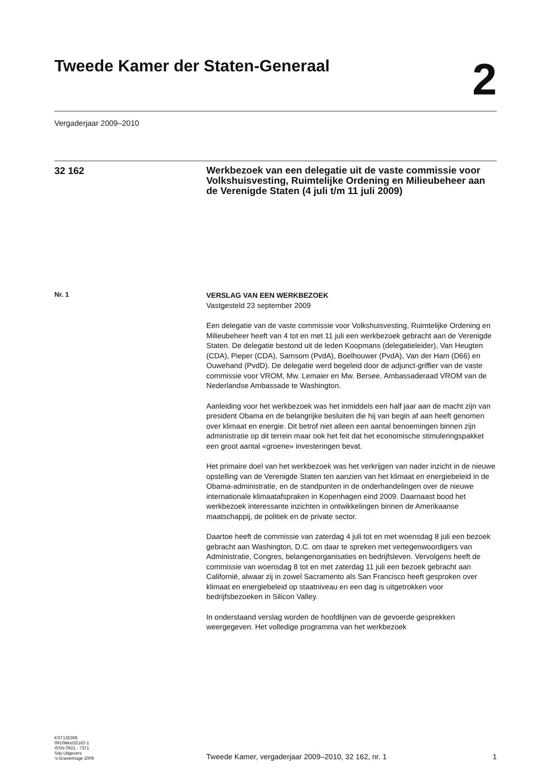Tweede Kamer der Staten-Generaal
2
Vergaderjaar 2009–2010
32 162
Werkbezoek van een delegatie uit de vaste commissie voor Volkshuisvesting, Ruimtelijke Ordening en Milieubeheer aan de Verenigde Staten (4 juli t/m 11 juli 2009)
Nr. 1
VERSLAG VAN EEN WERKBEZOEK
Vastgesteld 23 september 2009
Een delegatie van de vaste commissie voor Volkshuisvesting, Ruimtelijke Ordening en Milieubeheer heeft van 4 tot en met 11 juli een werkbezoek gebracht aan de Verenigde Staten. De delegatie bestond uit de leden Koopmans (delegatieleider), Van Heugten (CDA), Pieper (CDA), Samsom (PvdA), Boelhouwer (PvdA), Van der Ham (D66) en Ouwehand (PvdD). De delegatie werd begeleid door de adjunct-griffier van de vaste commissie voor VROM, Mw. Lemaier en Mw. Bersee, Ambassaderaad VROM van de Nederlandse Ambassade te Washington.
Aanleiding voor het werkbezoek was het inmiddels een half jaar aan de macht zijn van president Obama en de belangrijke besluiten die hij van begin af aan heeft genomen over klimaat en energie. Dit betrof niet alleen een aantal benoemingen binnen zijn administratie op dit terrein maar ook het feit dat het economische stimuleringspakket een groot aantal «groene» investeringen bevat.
Het primaire doel van het werkbezoek was het verkrijgen van nader inzicht in de nieuwe opstelling van de Verenigde Staten ten aanzien van het klimaat en energiebeleid in de Obama-administratie, en de standpunten in de onderhandelingen over de nieuwe internationale klimaatafspraken in Kopenhagen eind 2009. Daarnaast bood het werkbezoek interessante inzichten in ontwikkelingen binnen de Amerikaanse maatschappij, de politiek en de private sector.
Daartoe heeft de commissie van zaterdag 4 juli tot en met woensdag 8 juli een bezoek gebracht aan Washington, D.C. om daar te spreken met vertegenwoordigers van Administratie, Congres, belangenorganisaties en bedrijfsleven. Vervolgens heeft de commissie van woensdag 8 tot en met zaterdag 11 juli een bezoek gebracht aan Californië, alwaar zij in zowel Sacramento als San Francisco heeft gesproken over klimaat en energiebeleid op staatniveau en een dag is uitgetrokken voor bedrijfsbezoeken in Silicon Valley.
In onderstaand verslag worden de hoofdlijnen van de gevoerde gesprekken weergegeven. Het volledige programma van het werkbezoek
KST135368
0910tkkst32162-1
ISSN 0921 - 7371
Sdu Uitgevers
’s-Gravenhage 2009
Tweede Kamer, vergaderjaar 2009–2010, 32 162, nr. 1 1